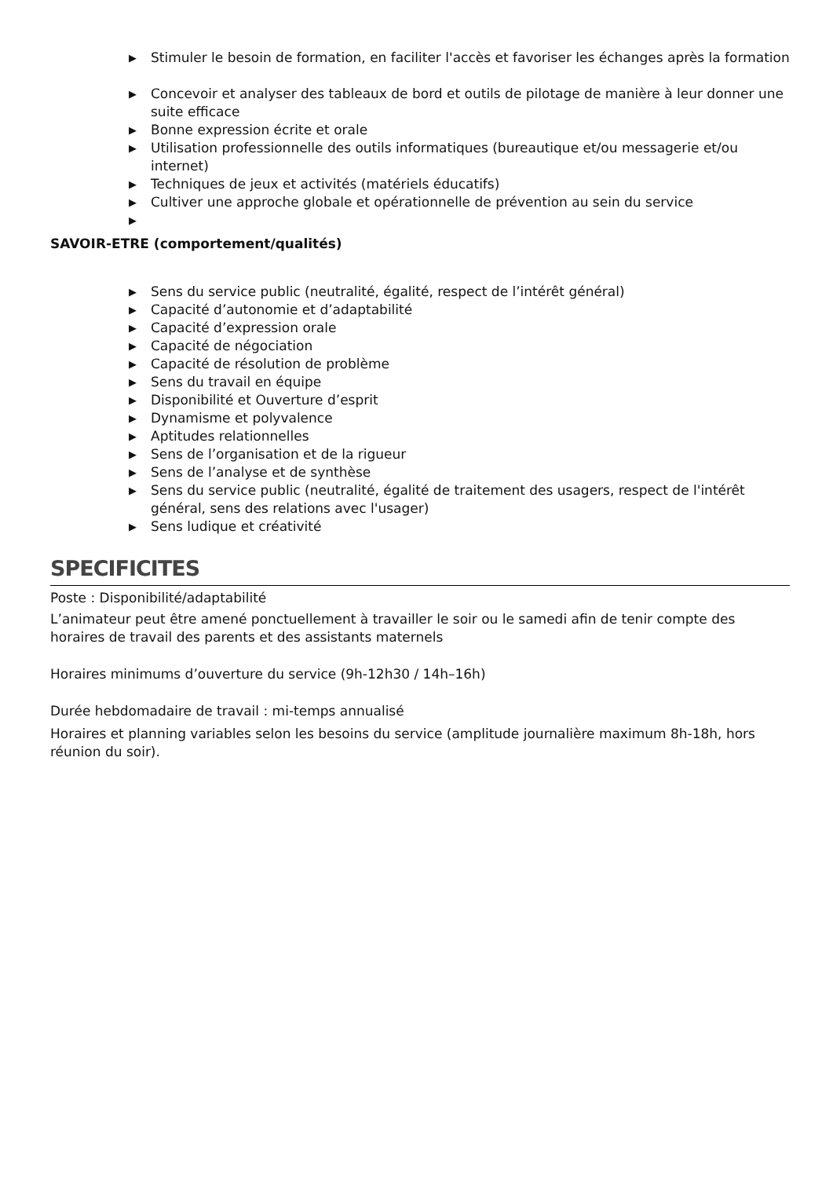▶ Stimuler le besoin de formation, en faciliter l'accès et favoriser les échanges après la formation
▶ Concevoir et analyser des tableaux de bord et outils de pilotage de manière à leur donner une suite efficace
▶ Bonne expression écrite et orale
▶ Utilisation professionnelle des outils informatiques (bureautique et/ou messagerie et/ou internet)
▶ Techniques de jeux et activités (matériels éducatifs)
▶ Cultiver une approche globale et opérationnelle de prévention au sein du service
▶
SAVOIR-ETRE (comportement/qualités)
▶ Sens du service public (neutralité, égalité, respect de l’intérêt général)
▶ Capacité d’autonomie et d’adaptabilité
▶ Capacité d’expression orale
▶ Capacité de négociation
▶ Capacité de résolution de problème
▶ Sens du travail en équipe
▶ Disponibilité et Ouverture d’esprit
▶ Dynamisme et polyvalence
▶ Aptitudes relationnelles
▶ Sens de l’organisation et de la rigueur
▶ Sens de l’analyse et de synthèse
▶ Sens du service public (neutralité, égalité de traitement des usagers, respect de l'intérêt général, sens des relations avec l'usager)
▶ Sens ludique et créativité
SPECIFICITES
Poste : Disponibilité/adaptabilité
L’animateur peut être amené ponctuellement à travailler le soir ou le samedi afin de tenir compte des horaires de travail des parents et des assistants maternels
Horaires minimums d’ouverture du service (9h-12h30 / 14h–16h)
Durée hebdomadaire de travail : mi-temps annualisé
Horaires et planning variables selon les besoins du service (amplitude journalière maximum 8h-18h, hors réunion du soir).